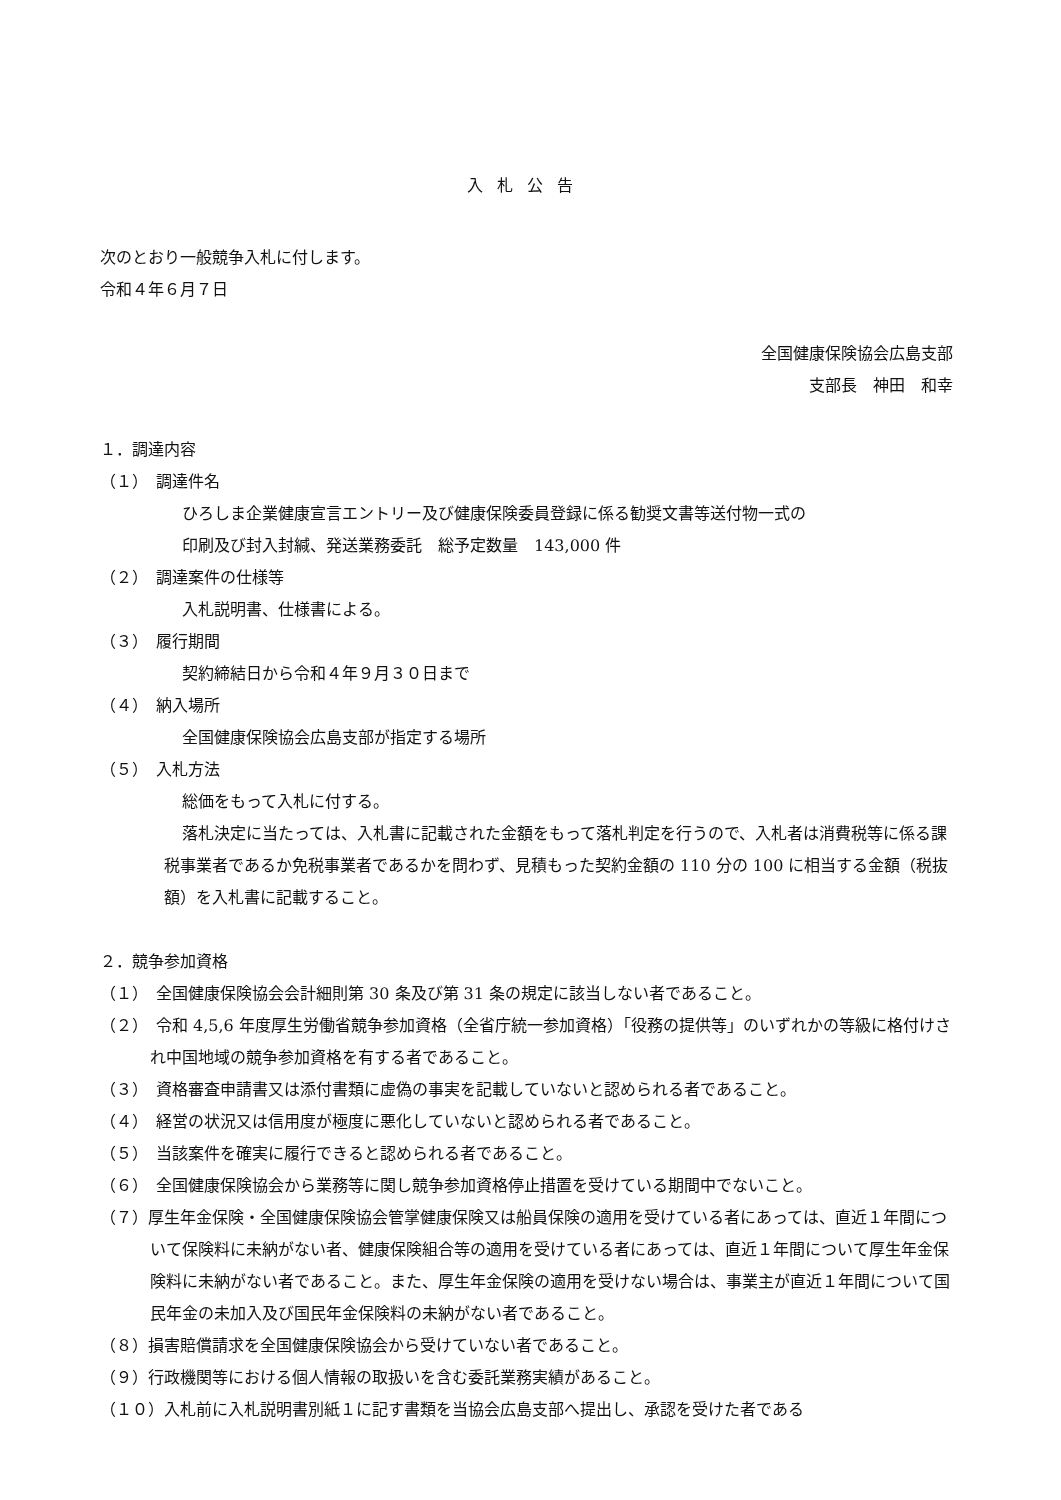入札公告
次のとおり一般競争入札に付します。
令和４年６月７日
全国健康保険協会広島支部
支部長　神田　和幸
１．調達内容
（１）　調達件名
ひろしま企業健康宣言エントリー及び健康保険委員登録に係る勧奨文書等送付物一式の
印刷及び封入封緘、発送業務委託　総予定数量　143,000 件
（２）　調達案件の仕様等
入札説明書、仕様書による。
（３）　履行期間
契約締結日から令和４年９月３０日まで
（４）　納入場所
全国健康保険協会広島支部が指定する場所
（５）　入札方法
総価をもって入札に付する。
落札決定に当たっては、入札書に記載された金額をもって落札判定を行うので、入札者は消費税等に係る課税事業者であるか免税事業者であるかを問わず、見積もった契約金額の 110 分の 100 に相当する金額（税抜額）を入札書に記載すること。
２．競争参加資格
（１）　全国健康保険協会会計細則第 30 条及び第 31 条の規定に該当しない者であること。
（２）　令和 4,5,6 年度厚生労働省競争参加資格（全省庁統一参加資格）「役務の提供等」のいずれかの等級に格付けされ中国地域の競争参加資格を有する者であること。
（３）　資格審査申請書又は添付書類に虚偽の事実を記載していないと認められる者であること。
（４）　経営の状況又は信用度が極度に悪化していないと認められる者であること。
（５）　当該案件を確実に履行できると認められる者であること。
（６）　全国健康保険協会から業務等に関し競争参加資格停止措置を受けている期間中でないこと。
（７）厚生年金保険・全国健康保険協会管掌健康保険又は船員保険の適用を受けている者にあっては、直近１年間について保険料に未納がない者、健康保険組合等の適用を受けている者にあっては、直近１年間について厚生年金保険料に未納がない者であること。また、厚生年金保険の適用を受けない場合は、事業主が直近１年間について国民年金の未加入及び国民年金保険料の未納がない者であること。
（８）損害賠償請求を全国健康保険協会から受けていない者であること。
（９）行政機関等における個人情報の取扱いを含む委託業務実績があること。
（１０）入札前に入札説明書別紙１に記す書類を当協会広島支部へ提出し、承認を受けた者である